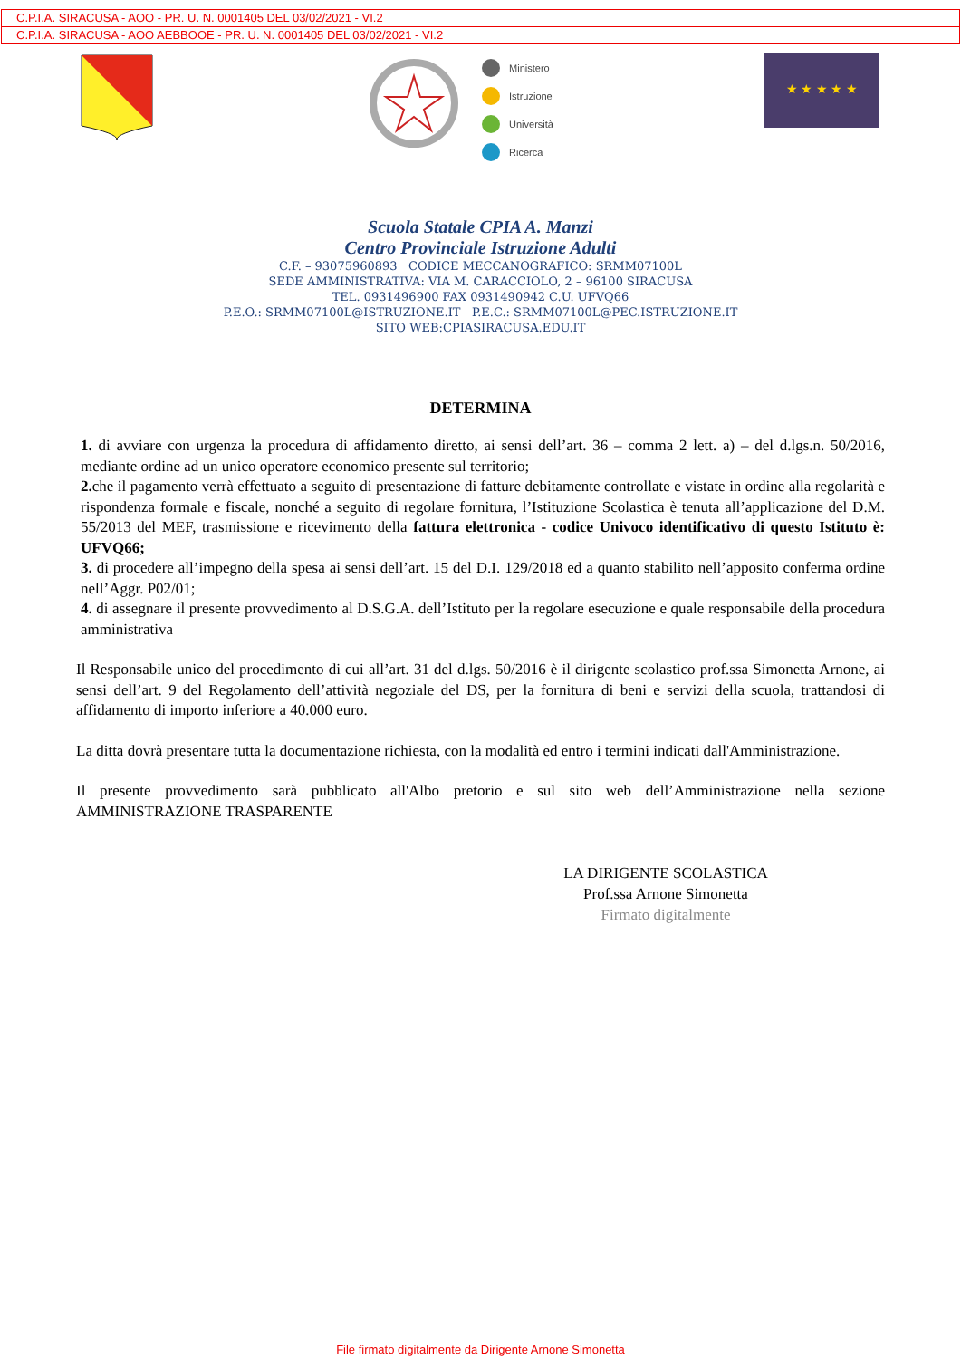C.P.I.A. SIRACUSA - AOO - PR. U. N. 0001405 DEL 03/02/2021 - VI.2
C.P.I.A. SIRACUSA - AOO AEBBOOE - PR. U. N. 0001405 DEL 03/02/2021 - VI.2
Ministero
Istruzione
Università
Ricerca
★ ★ ★ ★ ★
Scuola Statale CPIA A. Manzi
Centro Provinciale Istruzione Adulti
C.F. – 93075960893 CODICE MECCANOGRAFICO: SRMM07100L
SEDE AMMINISTRATIVA: VIA M. CARACCIOLO, 2 – 96100 SIRACUSA
TEL. 0931496900 FAX 0931490942 C.U. UFVQ66
P.E.O.: SRMM07100L@ISTRUZIONE.IT - P.E.C.: SRMM07100L@PEC.ISTRUZIONE.IT
SITO WEB:CPIASIRACUSA.EDU.IT
DETERMINA
1. di avviare con urgenza la procedura di affidamento diretto, ai sensi dell’art. 36 – comma 2 lett. a) – del d.lgs.n. 50/2016, mediante ordine ad un unico operatore economico presente sul territorio;
2. che il pagamento verrà effettuato a seguito di presentazione di fatture debitamente controllate e vistate in ordine alla regolarità e rispondenza formale e fiscale, nonché a seguito di regolare fornitura, l’Istituzione Scolastica è tenuta all’applicazione del D.M. 55/2013 del MEF, trasmissione e ricevimento della fattura elettronica - codice Univoco identificativo di questo Istituto è: UFVQ66;
3. di procedere all’impegno della spesa ai sensi dell’art. 15 del D.I. 129/2018 ed a quanto stabilito nell’apposito conferma ordine nell’Aggr. P02/01;
4. di assegnare il presente provvedimento al D.S.G.A. dell’Istituto per la regolare esecuzione e quale responsabile della procedura amministrativa
Il Responsabile unico del procedimento di cui all’art. 31 del d.lgs. 50/2016 è il dirigente scolastico prof.ssa Simonetta Arnone, ai sensi dell’art. 9 del Regolamento dell’attività negoziale del DS, per la fornitura di beni e servizi della scuola, trattandosi di affidamento di importo inferiore a 40.000 euro.
La ditta dovrà presentare tutta la documentazione richiesta, con la modalità ed entro i termini indicati dall'Amministrazione.
Il presente provvedimento sarà pubblicato all'Albo pretorio e sul sito web dell’Amministrazione nella sezione AMMINISTRAZIONE TRASPARENTE
LA DIRIGENTE SCOLASTICA
Prof.ssa Arnone Simonetta
Firmato digitalmente
File firmato digitalmente da Dirigente Arnone Simonetta